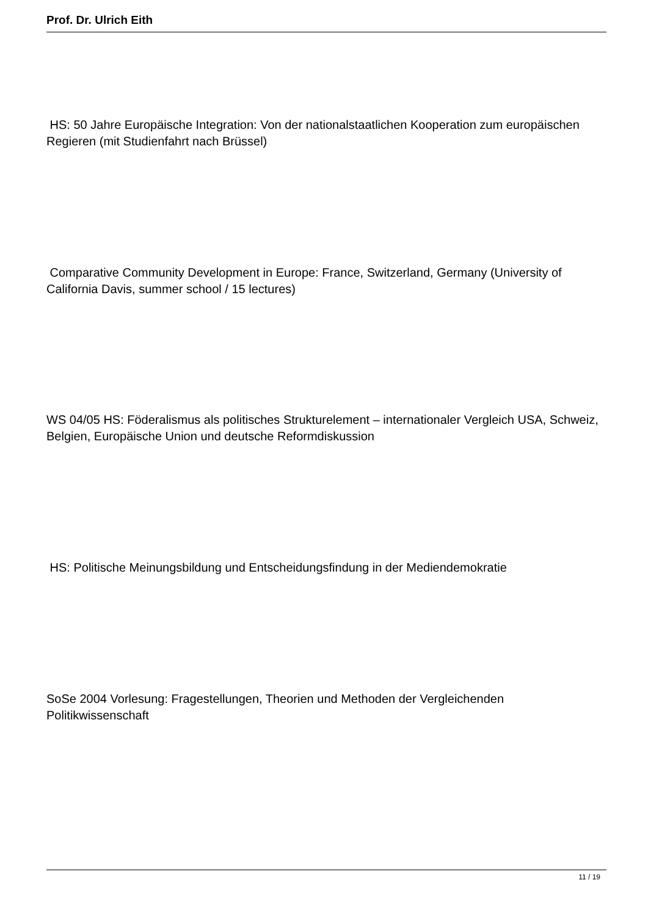Prof. Dr. Ulrich Eith
HS: 50 Jahre Europäische Integration: Von der nationalstaatlichen Kooperation zum europäischen Regieren (mit Studienfahrt nach Brüssel)
Comparative Community Development in Europe: France, Switzerland, Germany (University of California Davis, summer school / 15 lectures)
WS 04/05 HS: Föderalismus als politisches Strukturelement – internationaler Vergleich USA, Schweiz, Belgien, Europäische Union und deutsche Reformdiskussion
HS: Politische Meinungsbildung und Entscheidungsfindung in der Mediendemokratie
SoSe 2004 Vorlesung: Fragestellungen, Theorien und Methoden der Vergleichenden Politikwissenschaft
11 / 19